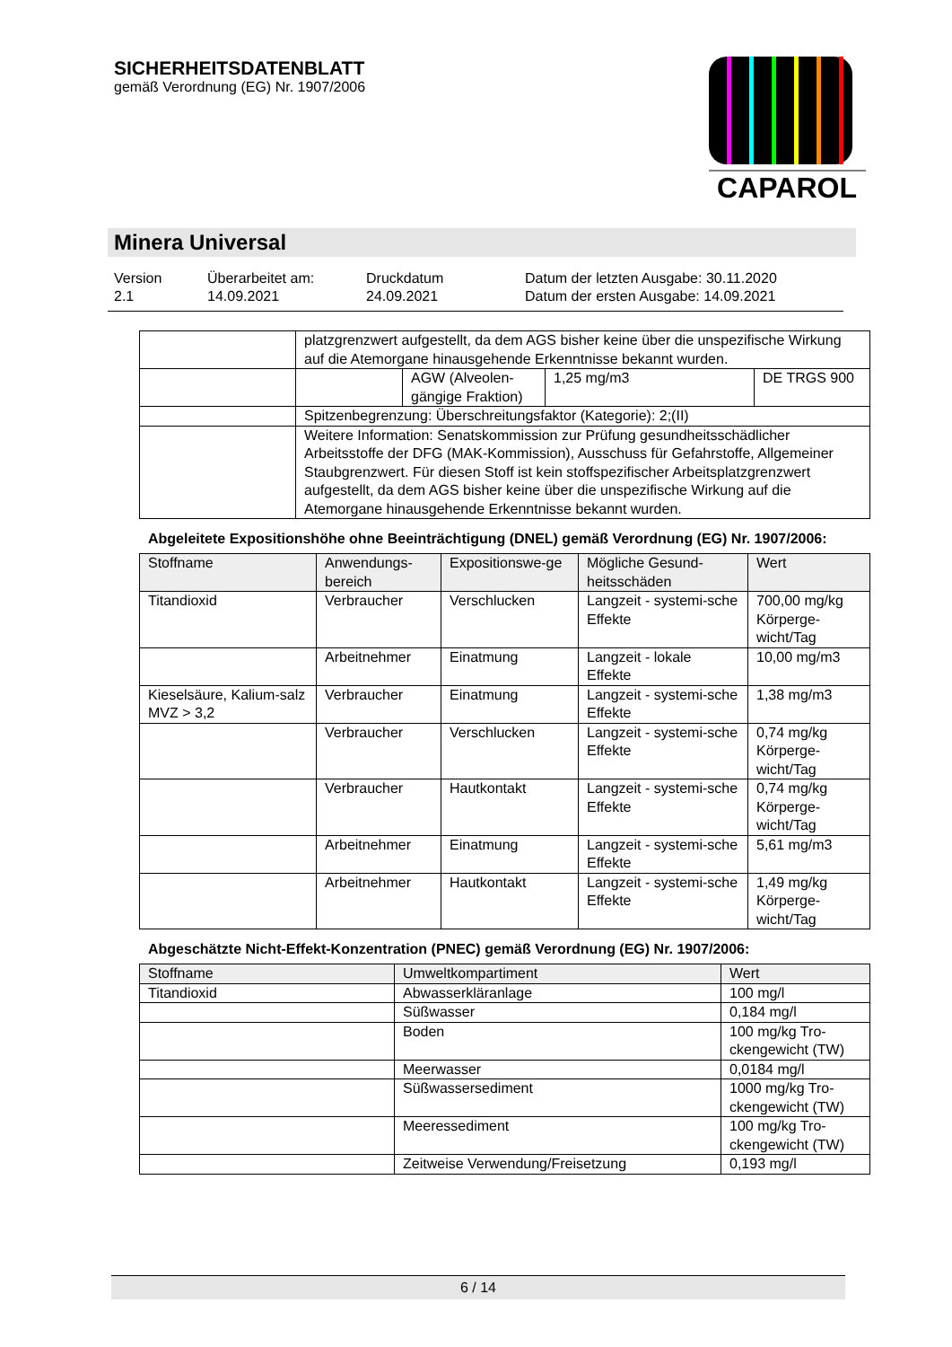SICHERHEITSDATENBLATT
gemäß Verordnung (EG) Nr. 1907/2006
CAPAROL
Minera Universal
| Version 2.1 | Überarbeitet am: 14.09.2021 | Druckdatum 24.09.2021 | Datum der letzten Ausgabe: 30.11.2020 Datum der ersten Ausgabe: 14.09.2021 |
| | platzgrenzwert aufgestellt, da dem AGS bisher keine über die unspezifische Wirkung auf die Atemorgane hinausgehende Erkenntnisse bekannt wurden. | | | |
| | | AGW (Alveolen-gängige Fraktion) | 1,25 mg/m3 | DE TRGS 900 |
| | Spitzenbegrenzung: Überschreitungsfaktor (Kategorie): 2;(II) | | | |
| | Weitere Information: Senatskommission zur Prüfung gesundheitsschädlicher Arbeitsstoffe der DFG (MAK-Kommission), Ausschuss für Gefahrstoffe, Allgemeiner Staubgrenzwert. Für diesen Stoff ist kein stoffspezifischer Arbeitsplatzgrenzwert aufgestellt, da dem AGS bisher keine über die unspezifische Wirkung auf die Atemorgane hinausgehende Erkenntnisse bekannt wurden. | | | |
Abgeleitete Expositionshöhe ohne Beeinträchtigung (DNEL) gemäß Verordnung (EG) Nr. 1907/2006:
| Stoffname | Anwendungs-bereich | Expositionswe-ge | Mögliche Gesund-heitsschäden | Wert |
| --- | --- | --- | --- | --- |
| Titandioxid | Verbraucher | Verschlucken | Langzeit - systemi-sche Effekte | 700,00 mg/kg Körperge-wicht/Tag |
| | Arbeitnehmer | Einatmung | Langzeit - lokale Effekte | 10,00 mg/m3 |
| Kieselsäure, Kalium-salz MVZ > 3,2 | Verbraucher | Einatmung | Langzeit - systemi-sche Effekte | 1,38 mg/m3 |
| | Verbraucher | Verschlucken | Langzeit - systemi-sche Effekte | 0,74 mg/kg Körperge-wicht/Tag |
| | Verbraucher | Hautkontakt | Langzeit - systemi-sche Effekte | 0,74 mg/kg Körperge-wicht/Tag |
| | Arbeitnehmer | Einatmung | Langzeit - systemi-sche Effekte | 5,61 mg/m3 |
| | Arbeitnehmer | Hautkontakt | Langzeit - systemi-sche Effekte | 1,49 mg/kg Körperge-wicht/Tag |
Abgeschätzte Nicht-Effekt-Konzentration (PNEC) gemäß Verordnung (EG) Nr. 1907/2006:
| Stoffname | Umweltkompartiment | Wert |
| --- | --- | --- |
| Titandioxid | Abwasserkläranlage | 100 mg/l |
| | Süßwasser | 0,184 mg/l |
| | Boden | 100 mg/kg Tro-ckengewicht (TW) |
| | Meerwasser | 0,0184 mg/l |
| | Süßwassersediment | 1000 mg/kg Tro-ckengewicht (TW) |
| | Meeressediment | 100 mg/kg Tro-ckengewicht (TW) |
| | Zeitweise Verwendung/Freisetzung | 0,193 mg/l |
6 / 14